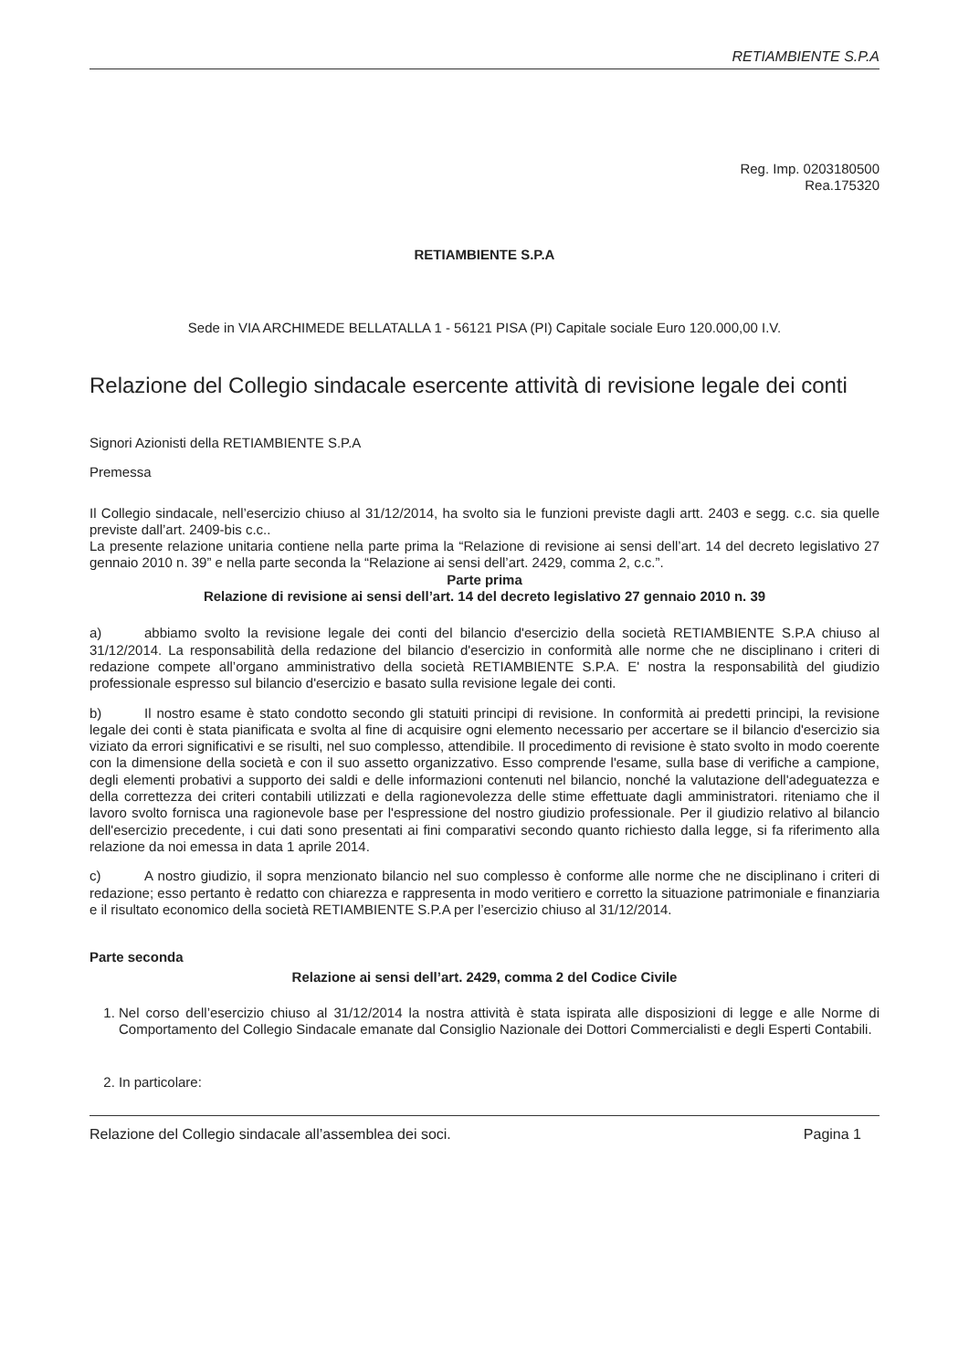RETIAMBIENTE S.P.A
Reg. Imp. 0203180500
Rea.175320
RETIAMBIENTE S.P.A
Sede in VIA ARCHIMEDE BELLATALLA 1 - 56121 PISA (PI) Capitale sociale Euro 120.000,00 I.V.
Relazione del Collegio sindacale esercente attività di revisione legale dei conti
Signori Azionisti della RETIAMBIENTE S.P.A
Premessa
Il Collegio sindacale, nell’esercizio chiuso al 31/12/2014, ha svolto sia le funzioni previste dagli artt. 2403 e segg. c.c. sia quelle previste dall’art. 2409-bis c.c..
La presente relazione unitaria contiene nella parte prima la “Relazione di revisione ai sensi dell’art. 14 del decreto legislativo 27 gennaio 2010 n. 39” e nella parte seconda la “Relazione ai sensi dell’art. 2429, comma 2, c.c.”.
Parte prima
Relazione di revisione ai sensi dell’art. 14 del decreto legislativo 27 gennaio 2010 n. 39
a) abbiamo svolto la revisione legale dei conti del bilancio d'esercizio della società RETIAMBIENTE S.P.A chiuso al 31/12/2014. La responsabilità della redazione del bilancio d'esercizio in conformità alle norme che ne disciplinano i criteri di redazione compete all’organo amministrativo della società RETIAMBIENTE S.P.A. E' nostra la responsabilità del giudizio professionale espresso sul bilancio d'esercizio e basato sulla revisione legale dei conti.
b) Il nostro esame è stato condotto secondo gli statuiti principi di revisione. In conformità ai predetti principi, la revisione legale dei conti è stata pianificata e svolta al fine di acquisire ogni elemento necessario per accertare se il bilancio d'esercizio sia viziato da errori significativi e se risulti, nel suo complesso, attendibile. Il procedimento di revisione è stato svolto in modo coerente con la dimensione della società e con il suo assetto organizzativo. Esso comprende l'esame, sulla base di verifiche a campione, degli elementi probativi a supporto dei saldi e delle informazioni contenuti nel bilancio, nonché la valutazione dell'adeguatezza e della correttezza dei criteri contabili utilizzati e della ragionevolezza delle stime effettuate dagli amministratori. riteniamo che il lavoro svolto fornisca una ragionevole base per l'espressione del nostro giudizio professionale. Per il giudizio relativo al bilancio dell'esercizio precedente, i cui dati sono presentati ai fini comparativi secondo quanto richiesto dalla legge, si fa riferimento alla relazione da noi emessa in data 1 aprile 2014.
c) A nostro giudizio, il sopra menzionato bilancio nel suo complesso è conforme alle norme che ne disciplinano i criteri di redazione; esso pertanto è redatto con chiarezza e rappresenta in modo veritiero e corretto la situazione patrimoniale e finanziaria e il risultato economico della società RETIAMBIENTE S.P.A per l’esercizio chiuso al 31/12/2014.
Parte seconda
Relazione ai sensi dell’art. 2429, comma 2 del Codice Civile
1. Nel corso dell’esercizio chiuso al 31/12/2014 la nostra attività è stata ispirata alle disposizioni di legge e alle Norme di Comportamento del Collegio Sindacale emanate dal Consiglio Nazionale dei Dottori Commercialisti e degli Esperti Contabili.
2. In particolare:
Relazione del Collegio sindacale all’assemblea dei soci. Pagina 1